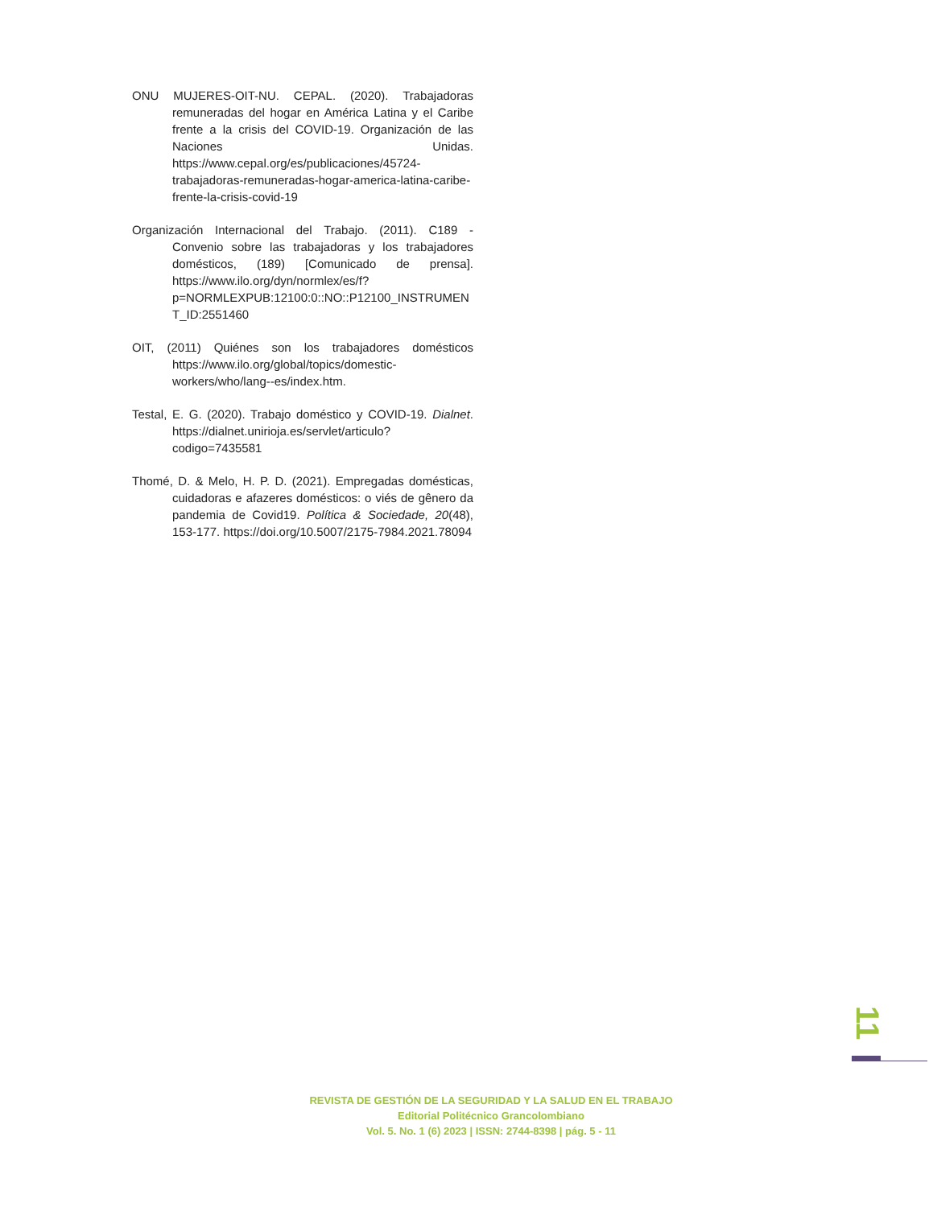ONU MUJERES-OIT-NU. CEPAL. (2020). Trabajadoras remuneradas del hogar en América Latina y el Caribe frente a la crisis del COVID-19. Organización de las Naciones Unidas. https://www.cepal.org/es/publicaciones/45724-trabajadoras-remuneradas-hogar-america-latina-caribe-frente-la-crisis-covid-19
Organización Internacional del Trabajo. (2011). C189 - Convenio sobre las trabajadoras y los trabajadores domésticos, (189) [Comunicado de prensa]. https://www.ilo.org/dyn/normlex/es/f?p=NORMLEXPUB:12100:0::NO::P12100_INSTRUMENT_ID:2551460
OIT, (2011) Quiénes son los trabajadores domésticos https://www.ilo.org/global/topics/domestic-workers/who/lang--es/index.htm.
Testal, E. G. (2020). Trabajo doméstico y COVID-19. Dialnet. https://dialnet.unirioja.es/servlet/articulo?codigo=7435581
Thomé, D. & Melo, H. P. D. (2021). Empregadas domésticas, cuidadoras e afazeres domésticos: o viés de gênero da pandemia de Covid19. Política & Sociedade, 20(48), 153-177. https://doi.org/10.5007/2175-7984.2021.78094
11
REVISTA DE GESTIÓN DE LA SEGURIDAD Y LA SALUD EN EL TRABAJO
Editorial Politécnico Grancolombiano
Vol. 5. No. 1 (6) 2023 | ISSN: 2744-8398 | pág. 5 - 11